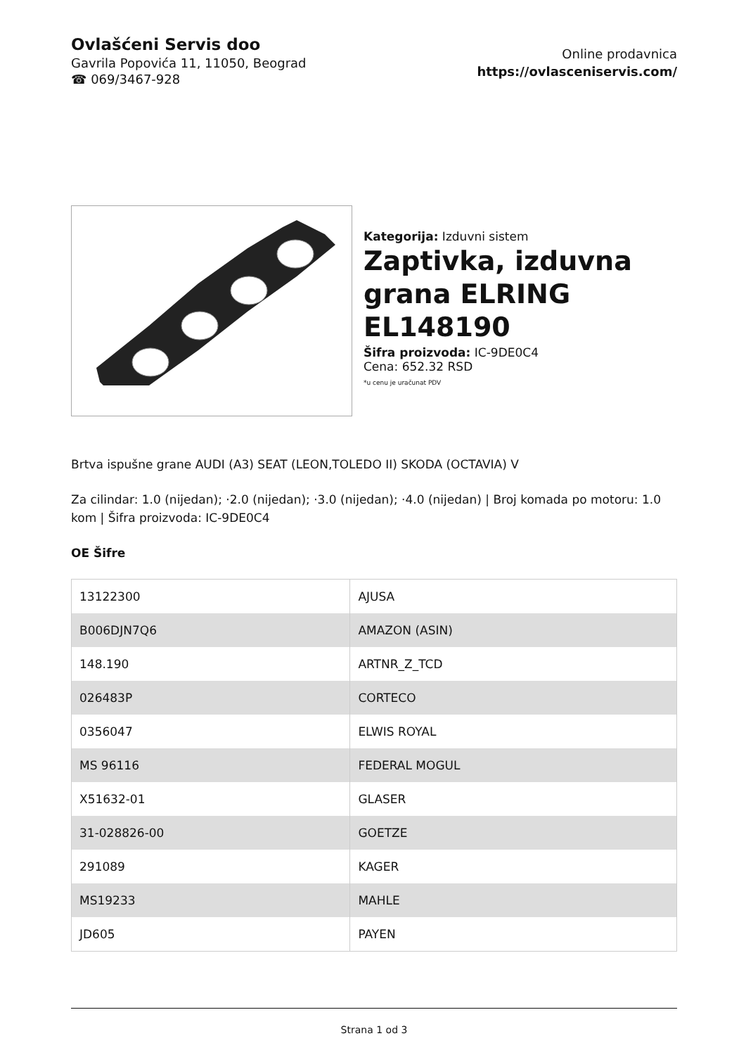Ovlašćeni Servis doo
Gavrila Popovića 11, 11050, Beograd
☎ 069/3467-928
Online prodavnica
https://ovlasceniservis.com/
Kategorija: Izduvni sistem
Zaptivka, izduvna grana ELRING EL148190
Šifra proizvoda: IC-9DE0C4
Cena: 652.32 RSD
*u cenu je uračunat PDV
Brtva ispušne grane AUDI (A3) SEAT (LEON,TOLEDO II) SKODA (OCTAVIA) V
Za cilindar: 1.0 (nijedan); ·2.0 (nijedan); ·3.0 (nijedan); ·4.0 (nijedan) | Broj komada po motoru: 1.0 kom | Šifra proizvoda: IC-9DE0C4
OE Šifre
| 13122300 | AJUSA |
| B006DJN7Q6 | AMAZON (ASIN) |
| 148.190 | ARTNR_Z_TCD |
| 026483P | CORTECO |
| 0356047 | ELWIS ROYAL |
| MS 96116 | FEDERAL MOGUL |
| X51632-01 | GLASER |
| 31-028826-00 | GOETZE |
| 291089 | KAGER |
| MS19233 | MAHLE |
| JD605 | PAYEN |
Strana 1 od 3